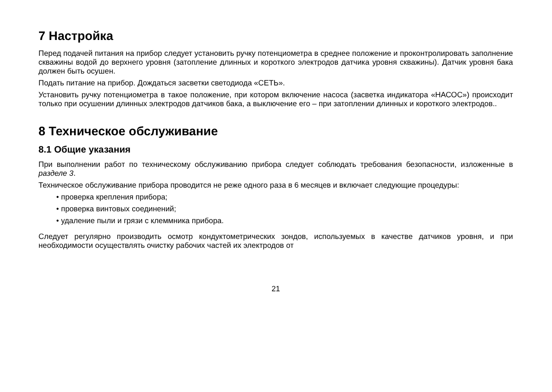7 Настройка
Перед подачей питания на прибор следует установить ручку потенциометра в среднее положение и проконтролировать заполнение скважины водой до верхнего уровня (затопление длинных и короткого электродов датчика уровня скважины). Датчик уровня бака должен быть осушен.
Подать питание на прибор. Дождаться засветки светодиода «СЕТЬ».
Установить ручку потенциометра в такое положение, при котором включение насоса (засветка индикатора «НАСОС») происходит только при осушении длинных электродов датчиков бака, а выключение его – при затоплении длинных и короткого электродов..
8 Техническое обслуживание
8.1 Общие указания
При выполнении работ по техническому обслуживанию прибора следует соблюдать требования безопасности, изложенные в разделе 3.
Техническое обслуживание прибора проводится не реже одного раза в 6 месяцев и включает следующие процедуры:
• проверка крепления прибора;
• проверка винтовых соединений;
• удаление пыли и грязи с клеммника прибора.
Следует регулярно производить осмотр кондуктометрических зондов, используемых в качестве датчиков уровня, и при необходимости осуществлять очистку рабочих частей их электродов от
21